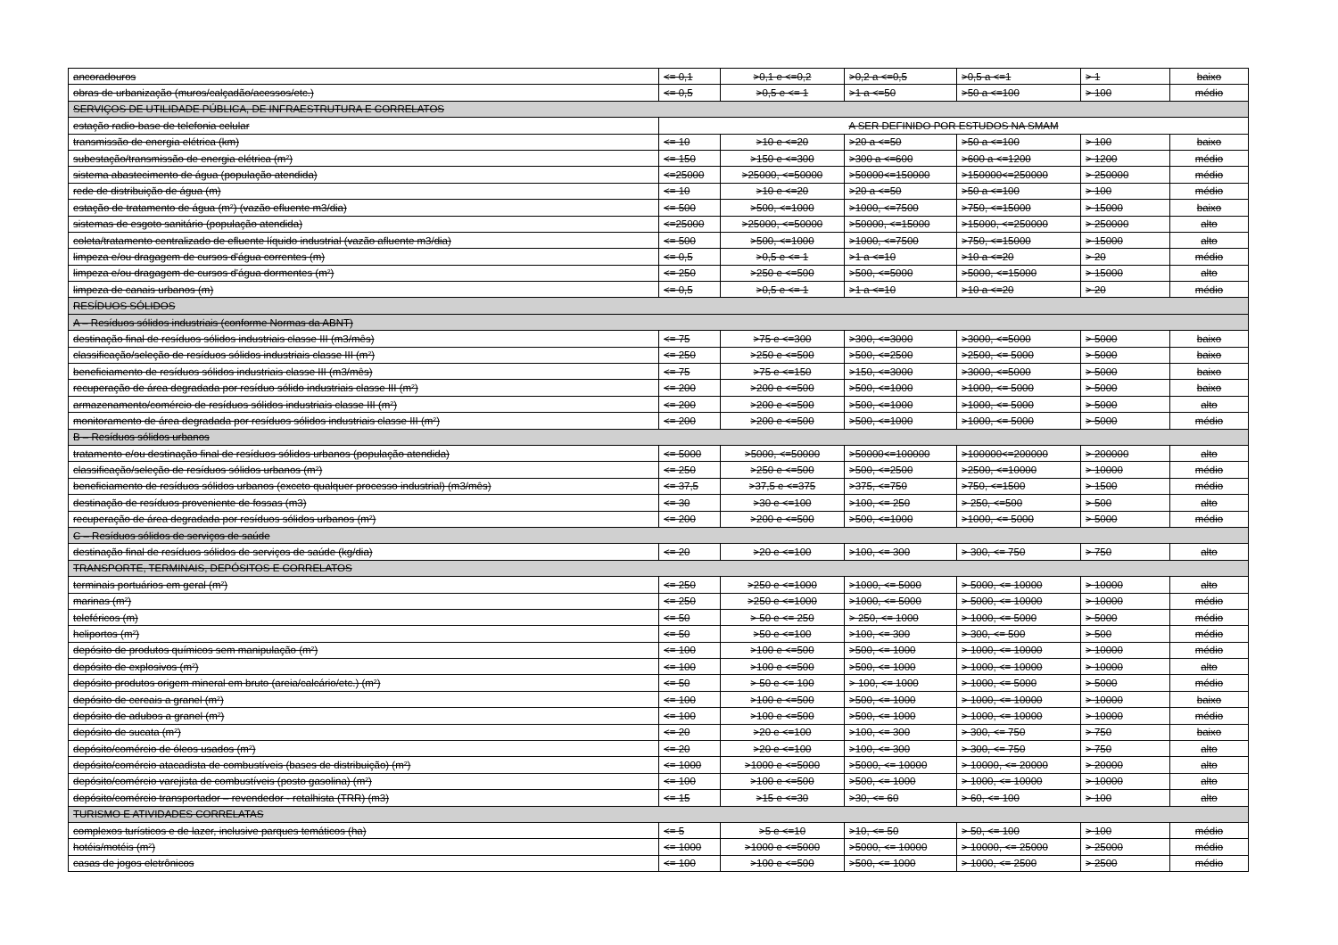| ancoradouros | <= 0,1 | >0,1 e <=0,2 | >0,2 a <=0,5 | >0,5 a <=1 | > 1 | baixo |
| obras de urbanização (muros/calçadão/acessos/etc.) | <= 0,5 | >0,5 e <= 1 | >1 a <=50 | >50 a <=100 | > 100 | médio |
| SERVIÇOS DE UTILIDADE PÚBLICA, DE INFRAESTRUTURA E CORRELATOS | | | | | | |
| estação radio-base de telefonia celular | A SER DEFINIDO POR ESTUDOS NA SMAM | | | | | |
| transmissão de energia elétrica (km) | <= 10 | >10 e <=20 | >20 a <=50 | >50 a <=100 | > 100 | baixo |
| subestação/transmissão de energia elétrica (m²) | <= 150 | >150 e <=300 | >300 a <=600 | >600 a <=1200 | > 1200 | médio |
| sistema abastecimento de água (população atendida) | <=25000 | >25000, <=50000 | >50000<=150000 | >150000<=250000 | > 250000 | médio |
| rede de distribuição de água (m) | <= 10 | >10 e <=20 | >20 a <=50 | >50 a <=100 | > 100 | médio |
| estação de tratamento de água (m²) (vazão efluente m3/dia) | <= 500 | >500, <=1000 | >1000, <=7500 | >750, <=15000 | > 15000 | baixo |
| sistemas de esgoto sanitário (população atendida) | <=25000 | >25000, <=50000 | >50000, <=15000 | >15000, <=250000 | > 250000 | alto |
| coleta/tratamento centralizado de efluente líquido industrial (vazão afluente m3/dia) | <= 500 | >500, <=1000 | >1000, <=7500 | >750, <=15000 | > 15000 | alto |
| limpeza e/ou dragagem de cursos d'água correntes (m) | <= 0,5 | >0,5 e <= 1 | >1 a <=10 | >10 a <=20 | > 20 | médio |
| limpeza e/ou dragagem de cursos d'água dormentes (m²) | <= 250 | >250 e <=500 | >500, <=5000 | >5000, <=15000 | > 15000 | alto |
| limpeza de canais urbanos (m) | <= 0,5 | >0,5 e <= 1 | >1 a <=10 | >10 a <=20 | > 20 | médio |
| RESÍDUOS SÓLIDOS | | | | | | |
| A – Resíduos sólidos industriais (conforme Normas da ABNT) | | | | | | |
| destinação final de resíduos sólidos industriais classe III (m3/mês) | <= 75 | >75 e <=300 | >300, <=3000 | >3000, <=5000 | > 5000 | baixo |
| classificação/seleção de resíduos sólidos industriais classe III (m²) | <= 250 | >250 e <=500 | >500, <=2500 | >2500, <= 5000 | > 5000 | baixo |
| beneficiamento de resíduos sólidos industriais classe III (m3/mês) | <= 75 | >75 e <=150 | >150, <=3000 | >3000, <=5000 | > 5000 | baixo |
| recuperação de área degradada por resíduo sólido industriais classe III (m²) | <= 200 | >200 e <=500 | >500, <=1000 | >1000, <= 5000 | > 5000 | baixo |
| armazenamento/comércio de resíduos sólidos industriais classe III (m²) | <= 200 | >200 e <=500 | >500, <=1000 | >1000, <= 5000 | > 5000 | alto |
| monitoramento de área degradada por resíduos sólidos industriais classe III (m²) | <= 200 | >200 e <=500 | >500, <=1000 | >1000, <= 5000 | > 5000 | médio |
| B – Resíduos sólidos urbanos | | | | | | |
| tratamento e/ou destinação final de resíduos sólidos urbanos (população atendida) | <= 5000 | >5000, <=50000 | >50000<=100000 | >100000<=200000 | > 200000 | alto |
| classificação/seleção de resíduos sólidos urbanos (m²) | <= 250 | >250 e <=500 | >500, <=2500 | >2500, <=10000 | > 10000 | médio |
| beneficiamento de resíduos sólidos urbanos (exceto qualquer processo industrial) (m3/mês) | <= 37,5 | >37,5 e <=375 | >375, <=750 | >750, <=1500 | > 1500 | médio |
| destinação de resíduos proveniente de fossas (m3) | <= 30 | >30 e <=100 | >100, <= 250 | > 250, <=500 | > 500 | alto |
| recuperação de área degradada por resíduos sólidos urbanos (m²) | <= 200 | >200 e <=500 | >500, <=1000 | >1000, <= 5000 | > 5000 | médio |
| C – Resíduos sólidos de serviços de saúde | | | | | | |
| destinação final de resíduos sólidos de serviços de saúde (kg/dia) | <= 20 | >20 e <=100 | >100, <= 300 | > 300, <= 750 | > 750 | alto |
| TRANSPORTE, TERMINAIS, DEPÓSITOS E CORRELATOS | | | | | | |
| terminais portuários em geral (m²) | <= 250 | >250 e <=1000 | >1000, <= 5000 | > 5000, <= 10000 | > 10000 | alto |
| marinas (m²) | <= 250 | >250 e <=1000 | >1000, <= 5000 | > 5000, <= 10000 | > 10000 | médio |
| teleféricos (m) | <= 50 | > 50 e <= 250 | > 250, <= 1000 | > 1000, <= 5000 | > 5000 | médio |
| heliportos (m²) | <= 50 | >50 e <=100 | >100, <= 300 | > 300, <= 500 | > 500 | médio |
| depósito de produtos químicos sem manipulação (m²) | <= 100 | >100 e <=500 | >500, <= 1000 | > 1000, <= 10000 | > 10000 | médio |
| depósito de explosivos (m²) | <= 100 | >100 e <=500 | >500, <= 1000 | > 1000, <= 10000 | > 10000 | alto |
| depósito produtos origem mineral em bruto (areia/calcário/etc.) (m²) | <= 50 | > 50 e <= 100 | > 100, <= 1000 | > 1000, <= 5000 | > 5000 | médio |
| depósito de cereais a granel (m²) | <= 100 | >100 e <=500 | >500, <= 1000 | > 1000, <= 10000 | > 10000 | baixo |
| depósito de adubos a granel (m²) | <= 100 | >100 e <=500 | >500, <= 1000 | > 1000, <= 10000 | > 10000 | médio |
| depósito de sucata (m²) | <= 20 | >20 e <=100 | >100, <= 300 | > 300, <= 750 | > 750 | baixo |
| depósito/comércio de óleos usados (m²) | <= 20 | >20 e <=100 | >100, <= 300 | > 300, <= 750 | > 750 | alto |
| depósito/comércio atacadista de combustíveis (bases de distribuição) (m²) | <= 1000 | >1000 e <=5000 | >5000, <= 10000 | > 10000, <= 20000 | > 20000 | alto |
| depósito/comércio varejista de combustíveis (posto gasolina) (m²) | <= 100 | >100 e <=500 | >500, <= 1000 | > 1000, <= 10000 | > 10000 | alto |
| depósito/comércio transportador – revendedor - retalhista (TRR) (m3) | <= 15 | >15 e <=30 | >30, <= 60 | > 60, <= 100 | > 100 | alto |
| TURISMO E ATIVIDADES CORRELATAS | | | | | | |
| complexos turísticos e de lazer, inclusive parques temáticos (ha) | <= 5 | >5 e <=10 | >10, <= 50 | > 50, <= 100 | > 100 | médio |
| hotéis/motéis (m²) | <= 1000 | >1000 e <=5000 | >5000, <= 10000 | > 10000, <= 25000 | > 25000 | médio |
| casas de jogos eletrônicos | <= 100 | >100 e <=500 | >500, <= 1000 | > 1000, <= 2500 | > 2500 | médio |